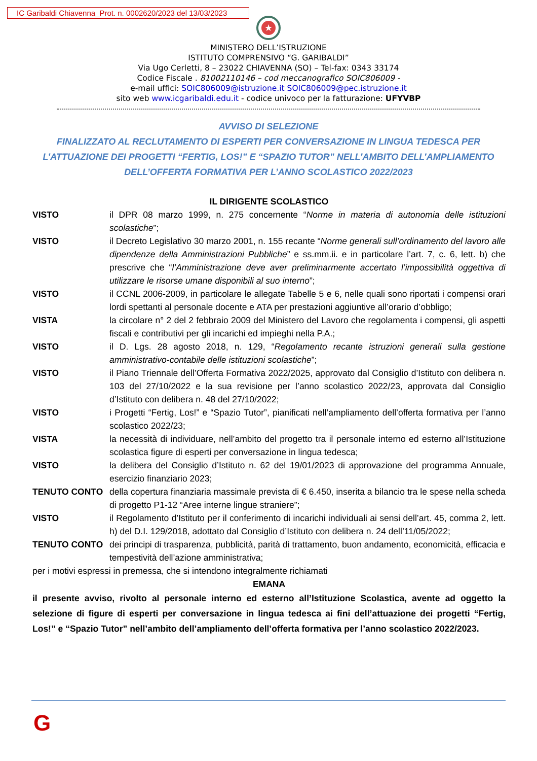IC Garibaldi Chiavenna_Prot. n. 0002620/2023 del 13/03/2023
★
MINISTERO DELL’ISTRUZIONE
ISTITUTO COMPRENSIVO “G. GARIBALDI”
Via Ugo Cerletti, 8 – 23022 CHIAVENNA (SO) – Tel-fax: 0343 33174
Codice Fiscale . 81002110146 – cod meccanografico SOIC806009 -
e-mail uffici: SOIC806009@istruzione.it SOIC806009@pec.istruzione.it
sito web www.icgaribaldi.edu.it - codice univoco per la fatturazione: UFYVBP
AVVISO DI SELEZIONE
FINALIZZATO AL RECLUTAMENTO DI ESPERTI PER CONVERSAZIONE IN LINGUA TEDESCA PER L’ATTUAZIONE DEI PROGETTI “FERTIG, LOS!” E “SPAZIO TUTOR” NELL’AMBITO DELL’AMPLIAMENTO DELL’OFFERTA FORMATIVA PER L’ANNO SCOLASTICO 2022/2023
IL DIRIGENTE SCOLASTICO
| VISTO | il DPR 08 marzo 1999, n. 275 concernente “ Norme in materia di autonomia delle istituzioni scolastiche ”; |
| VISTO | il Decreto Legislativo 30 marzo 2001, n. 155 recante “ Norme generali sull’ordinamento del lavoro alle dipendenze della Amministrazioni Pubbliche ” e ss.mm.ii. e in particolare l’art. 7, c. 6, lett. b) che prescrive che “ l’Amministrazione deve aver preliminarmente accertato l’impossibilità oggettiva di utilizzare le risorse umane disponibili al suo interno ”; |
| VISTO | il CCNL 2006-2009, in particolare le allegate Tabelle 5 e 6, nelle quali sono riportati i compensi orari lordi spettanti al personale docente e ATA per prestazioni aggiuntive all’orario d’obbligo; |
| VISTA | la circolare n° 2 del 2 febbraio 2009 del Ministero del Lavoro che regolamenta i compensi, gli aspetti fiscali e contributivi per gli incarichi ed impieghi nella P.A.; |
| VISTO | il D. Lgs. 28 agosto 2018, n. 129, “ Regolamento recante istruzioni generali sulla gestione amministrativo-contabile delle istituzioni scolastiche ”; |
| VISTO | il Piano Triennale dell’Offerta Formativa 2022/2025, approvato dal Consiglio d’Istituto con delibera n. 103 del 27/10/2022 e la sua revisione per l’anno scolastico 2022/23, approvata dal Consiglio d’Istituto con delibera n. 48 del 27/10/2022; |
| VISTO | i Progetti “Fertig, Los!” e “Spazio Tutor”, pianificati nell’ampliamento dell’offerta formativa per l’anno scolastico 2022/23; |
| VISTA | la necessità di individuare, nell’ambito del progetto tra il personale interno ed esterno all’Istituzione scolastica figure di esperti per conversazione in lingua tedesca; |
| VISTO | la delibera del Consiglio d’Istituto n. 62 del 19/01/2023 di approvazione del programma Annuale, esercizio finanziario 2023; |
| TENUTO CONTO | della copertura finanziaria massimale prevista di € 6.450, inserita a bilancio tra le spese nella scheda di progetto P1-12 “Aree interne lingue straniere”; |
| VISTO | il Regolamento d’Istituto per il conferimento di incarichi individuali ai sensi dell’art. 45, comma 2, lett. h) del D.I. 129/2018, adottato dal Consiglio d’Istituto con delibera n. 24 dell’11/05/2022; |
| TENUTO CONTO | dei principi di trasparenza, pubblicità, parità di trattamento, buon andamento, economicità, efficacia e tempestività dell’azione amministrativa; |
per i motivi espressi in premessa, che si intendono integralmente richiamati
EMANA
il presente avviso, rivolto al personale interno ed esterno all’Istituzione Scolastica, avente ad oggetto la selezione di figure di esperti per conversazione in lingua tedesca ai fini dell’attuazione dei progetti “Fertig, Los!” e “Spazio Tutor” nell’ambito dell’ampliamento dell’offerta formativa per l’anno scolastico 2022/2023.
G